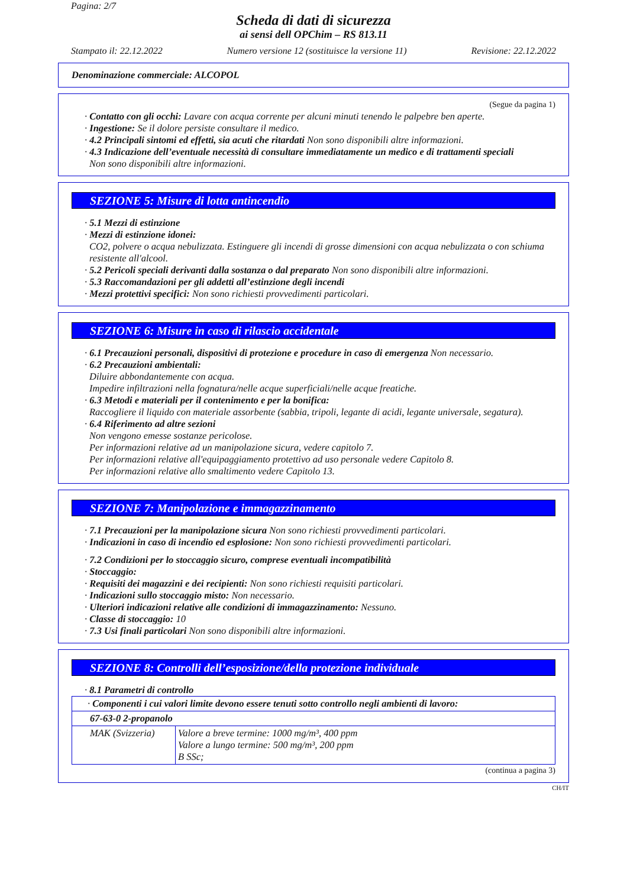Pagina: 2/7
Scheda di dati di sicurezza
ai sensi dell OPChim – RS 813.11
Stampato il: 22.12.2022 Numero versione 12 (sostituisce la versione 11) Revisione: 22.12.2022
Denominazione commerciale: ALCOPOL
(Segue da pagina 1)
· Contatto con gli occhi: Lavare con acqua corrente per alcuni minuti tenendo le palpebre ben aperte.
· Ingestione: Se il dolore persiste consultare il medico.
· 4.2 Principali sintomi ed effetti, sia acuti che ritardati Non sono disponibili altre informazioni.
· 4.3 Indicazione dell’eventuale necessità di consultare immediatamente un medico e di trattamenti speciali
Non sono disponibili altre informazioni.
SEZIONE 5: Misure di lotta antincendio
· 5.1 Mezzi di estinzione
· Mezzi di estinzione idonei:
CO2, polvere o acqua nebulizzata. Estinguere gli incendi di grosse dimensioni con acqua nebulizzata o con schiuma resistente all'alcool.
· 5.2 Pericoli speciali derivanti dalla sostanza o dal preparato Non sono disponibili altre informazioni.
· 5.3 Raccomandazioni per gli addetti all’estinzione degli incendi
· Mezzi protettivi specifici: Non sono richiesti provvedimenti particolari.
SEZIONE 6: Misure in caso di rilascio accidentale
· 6.1 Precauzioni personali, dispositivi di protezione e procedure in caso di emergenza Non necessario.
· 6.2 Precauzioni ambientali:
Diluire abbondantemente con acqua.
Impedire infiltrazioni nella fognatura/nelle acque superficiali/nelle acque freatiche.
· 6.3 Metodi e materiali per il contenimento e per la bonifica:
Raccogliere il liquido con materiale assorbente (sabbia, tripoli, legante di acidi, legante universale, segatura).
· 6.4 Riferimento ad altre sezioni
Non vengono emesse sostanze pericolose.
Per informazioni relative ad un manipolazione sicura, vedere capitolo 7.
Per informazioni relative all'equipaggiamento protettivo ad uso personale vedere Capitolo 8.
Per informazioni relative allo smaltimento vedere Capitolo 13.
SEZIONE 7: Manipolazione e immagazzinamento
· 7.1 Precauzioni per la manipolazione sicura Non sono richiesti provvedimenti particolari.
· Indicazioni in caso di incendio ed esplosione: Non sono richiesti provvedimenti particolari.
· 7.2 Condizioni per lo stoccaggio sicuro, comprese eventuali incompatibilità
· Stoccaggio:
· Requisiti dei magazzini e dei recipienti: Non sono richiesti requisiti particolari.
· Indicazioni sullo stoccaggio misto: Non necessario.
· Ulteriori indicazioni relative alle condizioni di immagazzinamento: Nessuno.
· Classe di stoccaggio: 10
· 7.3 Usi finali particolari Non sono disponibili altre informazioni.
SEZIONE 8: Controlli dell’esposizione/della protezione individuale
· 8.1 Parametri di controllo
| · Componenti i cui valori limite devono essere tenuti sotto controllo negli ambienti di lavoro: | |
| 67-63-0 2-propanolo | |
| MAK (Svizzeria) | Valore a breve termine: 1000 mg/m³, 400 ppm Valore a lungo termine: 500 mg/m³, 200 ppm B SSc; |
(continua a pagina 3)
CH/IT